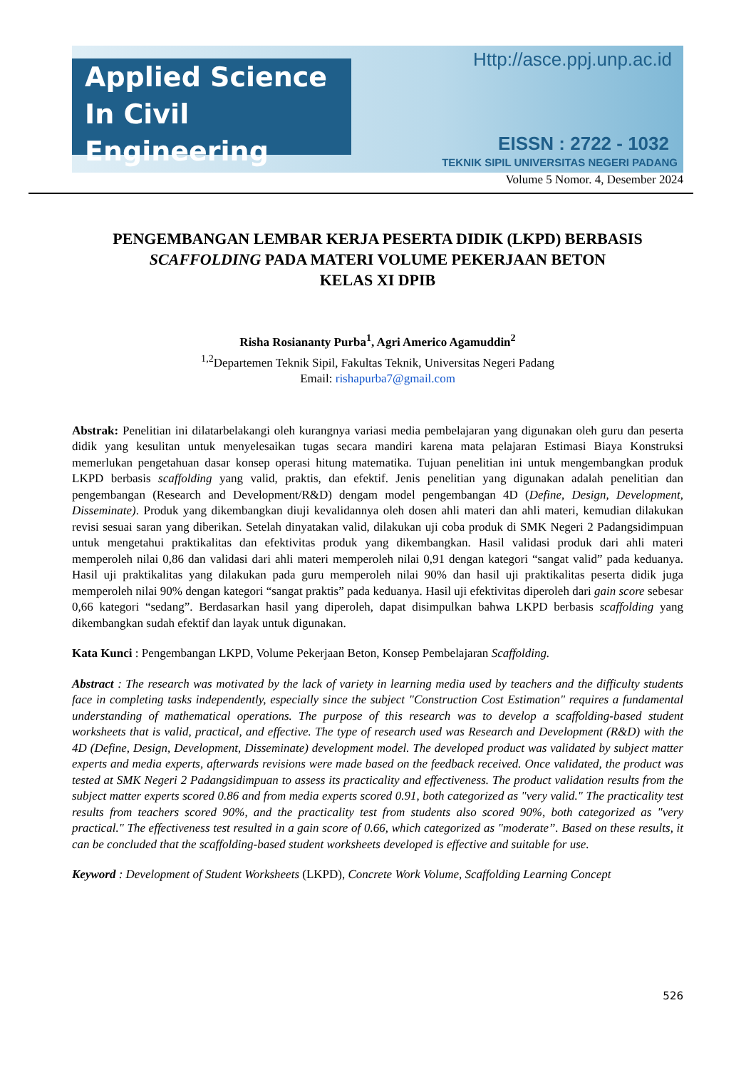Applied Science
In Civil Engineering
Http://asce.ppj.unp.ac.id
EISSN : 2722 - 1032
TEKNIK SIPIL UNIVERSITAS NEGERI PADANG
Volume 5 Nomor. 4, Desember 2024
PENGEMBANGAN LEMBAR KERJA PESERTA DIDIK (LKPD) BERBASIS SCAFFOLDING PADA MATERI VOLUME PEKERJAAN BETON
KELAS XI DPIB
Risha Rosiananty Purba<sup>1</sup>, Agri Americo Agamuddin<sup>2</sup>
<sup>1,2</sup>Departemen Teknik Sipil, Fakultas Teknik, Universitas Negeri Padang
Email: rishapurba7@gmail.com
Abstrak: Penelitian ini dilatarbelakangi oleh kurangnya variasi media pembelajaran yang digunakan oleh guru dan peserta didik yang kesulitan untuk menyelesaikan tugas secara mandiri karena mata pelajaran Estimasi Biaya Konstruksi memerlukan pengetahuan dasar konsep operasi hitung matematika. Tujuan penelitian ini untuk mengembangkan produk LKPD berbasis scaffolding yang valid, praktis, dan efektif. Jenis penelitian yang digunakan adalah penelitian dan pengembangan (Research and Development/R&D) dengam model pengembangan 4D (Define, Design, Development, Disseminate). Produk yang dikembangkan diuji kevalidannya oleh dosen ahli materi dan ahli materi, kemudian dilakukan revisi sesuai saran yang diberikan. Setelah dinyatakan valid, dilakukan uji coba produk di SMK Negeri 2 Padangsidimpuan untuk mengetahui praktikalitas dan efektivitas produk yang dikembangkan. Hasil validasi produk dari ahli materi memperoleh nilai 0,86 dan validasi dari ahli materi memperoleh nilai 0,91 dengan kategori “sangat valid” pada keduanya. Hasil uji praktikalitas yang dilakukan pada guru memperoleh nilai 90% dan hasil uji praktikalitas peserta didik juga memperoleh nilai 90% dengan kategori “sangat praktis” pada keduanya. Hasil uji efektivitas diperoleh dari gain score sebesar 0,66 kategori “sedang”. Berdasarkan hasil yang diperoleh, dapat disimpulkan bahwa LKPD berbasis scaffolding yang dikembangkan sudah efektif dan layak untuk digunakan.
Kata Kunci : Pengembangan LKPD, Volume Pekerjaan Beton, Konsep Pembelajaran Scaffolding.
Abstract : The research was motivated by the lack of variety in learning media used by teachers and the difficulty students face in completing tasks independently, especially since the subject "Construction Cost Estimation" requires a fundamental understanding of mathematical operations. The purpose of this research was to develop a scaffolding-based student worksheets that is valid, practical, and effective. The type of research used was Research and Development (R&D) with the 4D (Define, Design, Development, Disseminate) development model. The developed product was validated by subject matter experts and media experts, afterwards revisions were made based on the feedback received. Once validated, the product was tested at SMK Negeri 2 Padangsidimpuan to assess its practicality and effectiveness. The product validation results from the subject matter experts scored 0.86 and from media experts scored 0.91, both categorized as "very valid." The practicality test results from teachers scored 90%, and the practicality test from students also scored 90%, both categorized as "very practical." The effectiveness test resulted in a gain score of 0.66, which categorized as "moderate”. Based on these results, it can be concluded that the scaffolding-based student worksheets developed is effective and suitable for use.
Keyword : Development of Student Worksheets (LKPD), Concrete Work Volume, Scaffolding Learning Concept
526